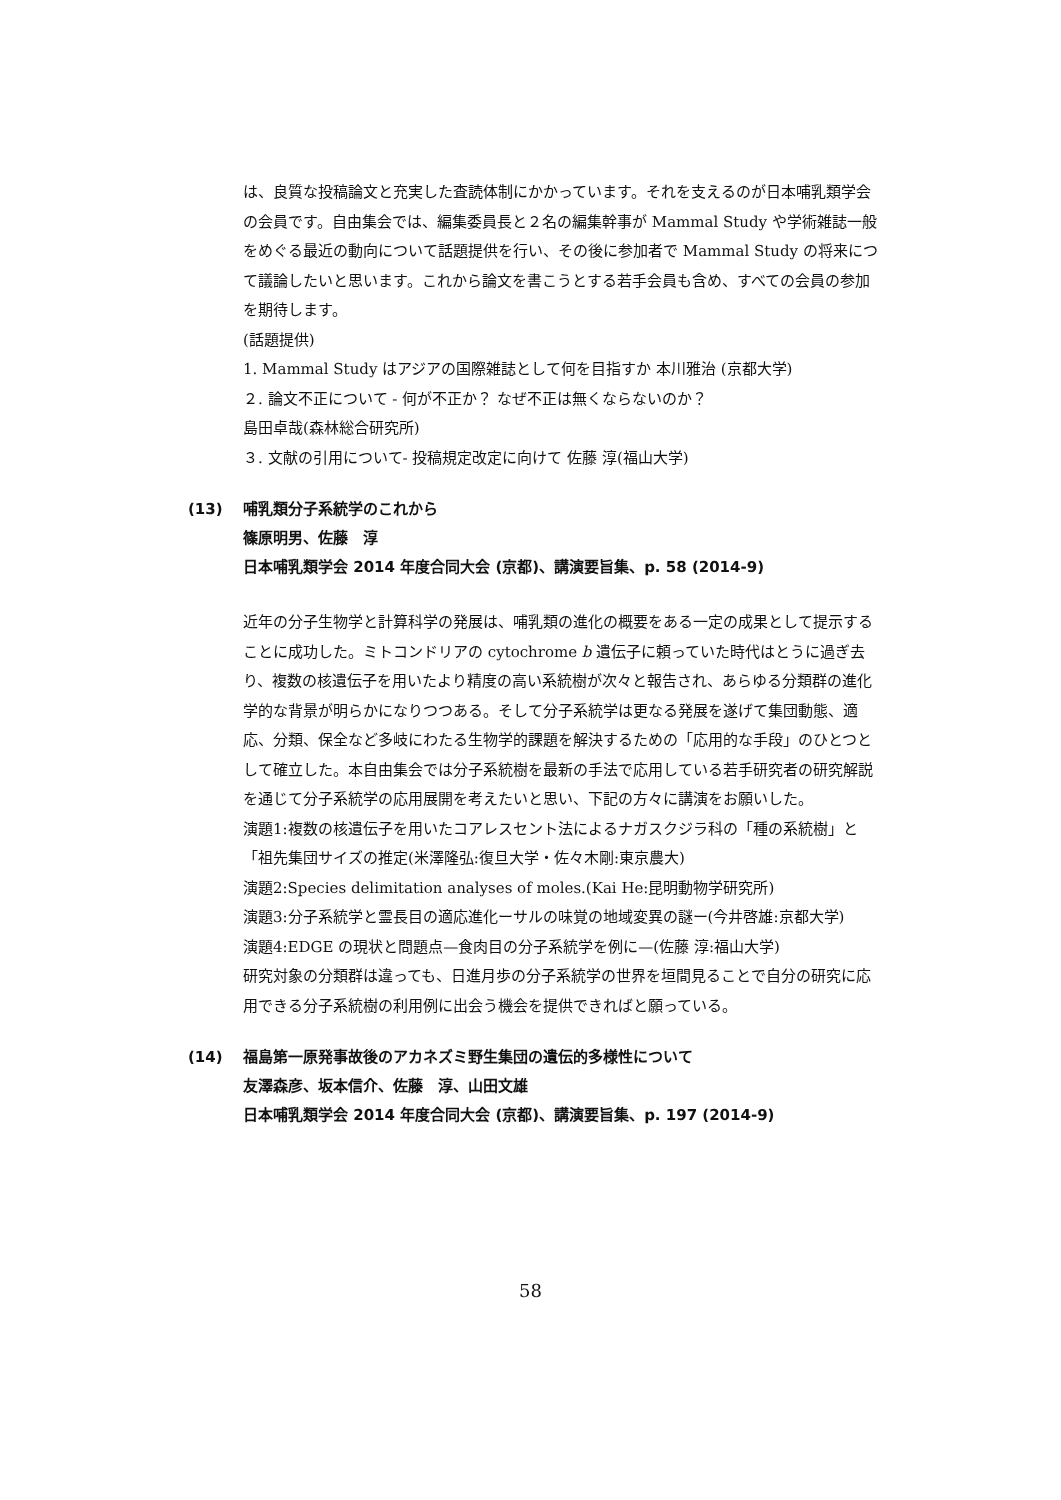は、良質な投稿論文と充実した査読体制にかかっています。それを支えるのが日本哺乳類学会の会員です。自由集会では、編集委員長と２名の編集幹事が Mammal Study や学術雑誌一般をめぐる最近の動向について話題提供を行い、その後に参加者で Mammal Study の将来につて議論したいと思います。これから論文を書こうとする若手会員も含め、すべての会員の参加を期待します。
(話題提供)
1. Mammal Study はアジアの国際雑誌として何を目指すか 本川雅治 (京都大学)
２. 論文不正について - 何が不正か？ なぜ不正は無くならないのか？
島田卓哉(森林総合研究所)
３. 文献の引用について- 投稿規定改定に向けて 佐藤 淳(福山大学)
(13) 哺乳類分子系統学のこれから
篠原明男、佐藤　淳
日本哺乳類学会 2014 年度合同大会 (京都)、講演要旨集、p. 58 (2014-9)
近年の分子生物学と計算科学の発展は、哺乳類の進化の概要をある一定の成果として提示することに成功した。ミトコンドリアの cytochrome b 遺伝子に頼っていた時代はとうに過ぎ去り、複数の核遺伝子を用いたより精度の高い系統樹が次々と報告され、あらゆる分類群の進化学的な背景が明らかになりつつある。そして分子系統学は更なる発展を遂げて集団動態、適応、分類、保全など多岐にわたる生物学的課題を解決するための「応用的な手段」のひとつとして確立した。本自由集会では分子系統樹を最新の手法で応用している若手研究者の研究解説を通じて分子系統学の応用展開を考えたいと思い、下記の方々に講演をお願いした。
演題1:複数の核遺伝子を用いたコアレスセント法によるナガスクジラ科の「種の系統樹」と「祖先集団サイズの推定(米澤隆弘:復旦大学・佐々木剛:東京農大)
演題2:Species delimitation analyses of moles.(Kai He:昆明動物学研究所)
演題3:分子系統学と霊長目の適応進化ーサルの味覚の地域変異の謎ー(今井啓雄:京都大学)
演題4:EDGE の現状と問題点—食肉目の分子系統学を例に—(佐藤 淳:福山大学)
研究対象の分類群は違っても、日進月歩の分子系統学の世界を垣間見ることで自分の研究に応用できる分子系統樹の利用例に出会う機会を提供できればと願っている。
(14) 福島第一原発事故後のアカネズミ野生集団の遺伝的多様性について
友澤森彦、坂本信介、佐藤　淳、山田文雄
日本哺乳類学会 2014 年度合同大会 (京都)、講演要旨集、p. 197 (2014-9)
58